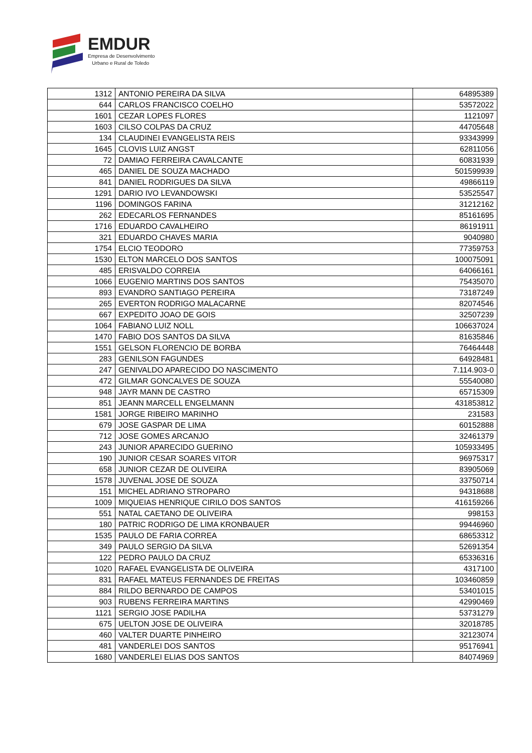EMDUR
Empresa de Desenvolvimento
Urbano e Rural de Toledo
| 1312 | ANTONIO PEREIRA DA SILVA | 64895389 |
| 644 | CARLOS FRANCISCO COELHO | 53572022 |
| 1601 | CEZAR LOPES FLORES | 1121097 |
| 1603 | CILSO COLPAS DA CRUZ | 44705648 |
| 134 | CLAUDINEI EVANGELISTA REIS | 93343999 |
| 1645 | CLOVIS LUIZ ANGST | 62811056 |
| 72 | DAMIAO FERREIRA CAVALCANTE | 60831939 |
| 465 | DANIEL DE SOUZA MACHADO | 501599939 |
| 841 | DANIEL RODRIGUES DA SILVA | 49866119 |
| 1291 | DARIO IVO LEVANDOWSKI | 53525547 |
| 1196 | DOMINGOS FARINA | 31212162 |
| 262 | EDECARLOS FERNANDES | 85161695 |
| 1716 | EDUARDO CAVALHEIRO | 86191911 |
| 321 | EDUARDO CHAVES MARIA | 9040980 |
| 1754 | ELCIO TEODORO | 77359753 |
| 1530 | ELTON MARCELO DOS SANTOS | 100075091 |
| 485 | ERISVALDO CORREIA | 64066161 |
| 1066 | EUGENIO MARTINS DOS SANTOS | 75435070 |
| 893 | EVANDRO SANTIAGO PEREIRA | 73187249 |
| 265 | EVERTON RODRIGO MALACARNE | 82074546 |
| 667 | EXPEDITO JOAO DE GOIS | 32507239 |
| 1064 | FABIANO LUIZ NOLL | 106637024 |
| 1470 | FABIO DOS SANTOS DA SILVA | 81635846 |
| 1551 | GELSON FLORENCIO DE BORBA | 76464448 |
| 283 | GENILSON FAGUNDES | 64928481 |
| 247 | GENIVALDO APARECIDO DO NASCIMENTO | 7.114.903-0 |
| 472 | GILMAR GONCALVES DE SOUZA | 55540080 |
| 948 | JAYR MANN DE CASTRO | 65715309 |
| 851 | JEANN MARCELL ENGELMANN | 431853812 |
| 1581 | JORGE RIBEIRO MARINHO | 231583 |
| 679 | JOSE GASPAR DE LIMA | 60152888 |
| 712 | JOSE GOMES ARCANJO | 32461379 |
| 243 | JUNIOR APARECIDO GUERINO | 105933495 |
| 190 | JUNIOR CESAR SOARES VITOR | 96975317 |
| 658 | JUNIOR CEZAR DE OLIVEIRA | 83905069 |
| 1578 | JUVENAL JOSE DE SOUZA | 33750714 |
| 151 | MICHEL ADRIANO STROPARO | 94318688 |
| 1009 | MIQUEIAS HENRIQUE CIRILO DOS SANTOS | 416159266 |
| 551 | NATAL CAETANO DE OLIVEIRA | 998153 |
| 180 | PATRIC RODRIGO DE LIMA KRONBAUER | 99446960 |
| 1535 | PAULO DE FARIA CORREA | 68653312 |
| 349 | PAULO SERGIO DA SILVA | 52691354 |
| 122 | PEDRO PAULO DA CRUZ | 65336316 |
| 1020 | RAFAEL EVANGELISTA DE OLIVEIRA | 4317100 |
| 831 | RAFAEL MATEUS FERNANDES DE FREITAS | 103460859 |
| 884 | RILDO BERNARDO DE CAMPOS | 53401015 |
| 903 | RUBENS FERREIRA MARTINS | 42990469 |
| 1121 | SERGIO JOSE PADILHA | 53731279 |
| 675 | UELTON JOSE DE OLIVEIRA | 32018785 |
| 460 | VALTER DUARTE PINHEIRO | 32123074 |
| 481 | VANDERLEI DOS SANTOS | 95176941 |
| 1680 | VANDERLEI ELIAS DOS SANTOS | 84074969 |